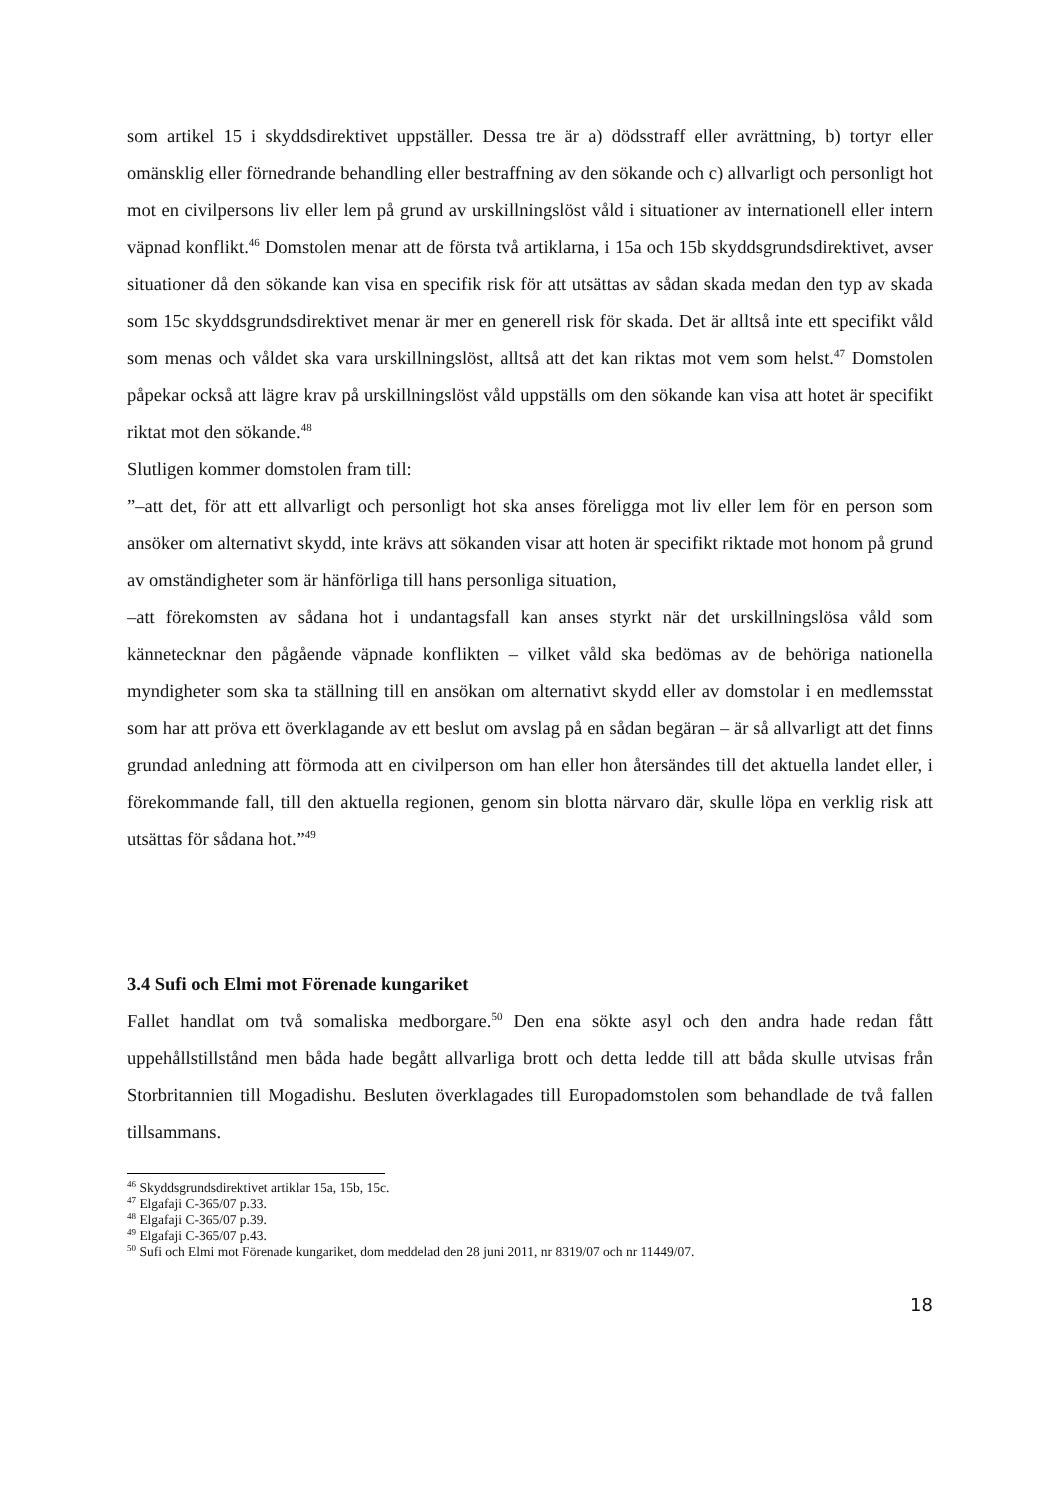som artikel 15 i skyddsdirektivet uppställer. Dessa tre är a) dödsstraff eller avrättning, b) tortyr eller omänsklig eller förnedrande behandling eller bestraffning av den sökande och c) allvarligt och personligt hot mot en civilpersons liv eller lem på grund av urskillningslöst våld i situationer av internationell eller intern väpnad konflikt.<sup>46</sup> Domstolen menar att de första två artiklarna, i 15a och 15b skyddsgrundsdirektivet, avser situationer då den sökande kan visa en specifik risk för att utsättas av sådan skada medan den typ av skada som 15c skyddsgrundsdirektivet menar är mer en generell risk för skada. Det är alltså inte ett specifikt våld som menas och våldet ska vara urskillningslöst, alltså att det kan riktas mot vem som helst.<sup>47</sup> Domstolen påpekar också att lägre krav på urskillningslöst våld uppställs om den sökande kan visa att hotet är specifikt riktat mot den sökande.<sup>48</sup>
Slutligen kommer domstolen fram till:
”–att det, för att ett allvarligt och personligt hot ska anses föreligga mot liv eller lem för en person som ansöker om alternativt skydd, inte krävs att sökanden visar att hoten är specifikt riktade mot honom på grund av omständigheter som är hänförliga till hans personliga situation,
–att förekomsten av sådana hot i undantagsfall kan anses styrkt när det urskillningslösa våld som kännetecknar den pågående väpnade konflikten – vilket våld ska bedömas av de behöriga nationella myndigheter som ska ta ställning till en ansökan om alternativt skydd eller av domstolar i en medlemsstat som har att pröva ett överklagande av ett beslut om avslag på en sådan begäran – är så allvarligt att det finns grundad anledning att förmoda att en civilperson om han eller hon återsändes till det aktuella landet eller, i förekommande fall, till den aktuella regionen, genom sin blotta närvaro där, skulle löpa en verklig risk att utsättas för sådana hot.”<sup>49</sup>
3.4 Sufi och Elmi mot Förenade kungariket
Fallet handlat om två somaliska medborgare.<sup>50</sup> Den ena sökte asyl och den andra hade redan fått uppehållstillstånd men båda hade begått allvarliga brott och detta ledde till att båda skulle utvisas från Storbritannien till Mogadishu. Besluten överklagades till Europadomstolen som behandlade de två fallen tillsammans.
<sup>46</sup> Skyddsgrundsdirektivet artiklar 15a, 15b, 15c.
<sup>47</sup> Elgafaji C-365/07 p.33.
<sup>48</sup> Elgafaji C-365/07 p.39.
<sup>49</sup> Elgafaji C-365/07 p.43.
<sup>50</sup> Sufi och Elmi mot Förenade kungariket, dom meddelad den 28 juni 2011, nr 8319/07 och nr 11449/07.
18